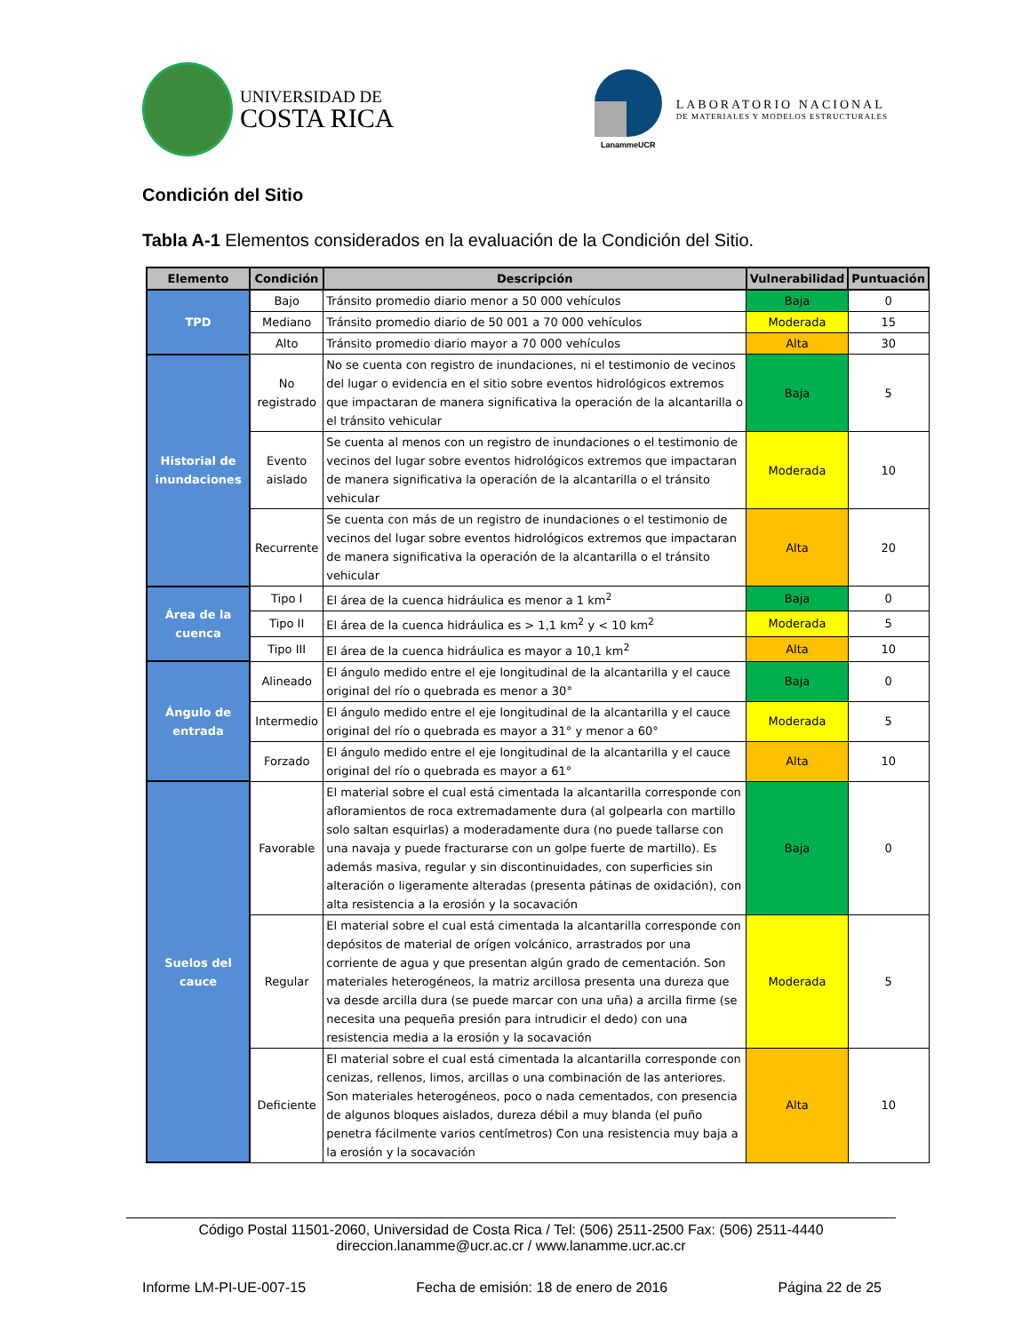UNIVERSIDAD DE
COSTA RICA
LanammeUCR
LABORATORIO NACIONAL
DE MATERIALES Y MODELOS ESTRUCTURALES
Condición del Sitio
Tabla A-1 Elementos considerados en la evaluación de la Condición del Sitio.
| Elemento | Condición | Descripción | Vulnerabilidad | Puntuación |
| --- | --- | --- | --- | --- |
| TPD | Bajo | Tránsito promedio diario menor a 50 000 vehículos | Baja | 0 |
| | Mediano | Tránsito promedio diario de 50 001 a 70 000 vehículos | Moderada | 15 |
| | Alto | Tránsito promedio diario mayor a 70 000 vehículos | Alta | 30 |
| Historial de inundaciones | No registrado | No se cuenta con registro de inundaciones, ni el testimonio de vecinos del lugar o evidencia en el sitio sobre eventos hidrológicos extremos que impactaran de manera significativa la operación de la alcantarilla o el tránsito vehicular | Baja | 5 |
| | Evento aislado | Se cuenta al menos con un registro de inundaciones o el testimonio de vecinos del lugar sobre eventos hidrológicos extremos que impactaran de manera significativa la operación de la alcantarilla o el tránsito vehicular | Moderada | 10 |
| | Recurrente | Se cuenta con más de un registro de inundaciones o el testimonio de vecinos del lugar sobre eventos hidrológicos extremos que impactaran de manera significativa la operación de la alcantarilla o el tránsito vehicular | Alta | 20 |
| Área de la cuenca | Tipo I | El área de la cuenca hidráulica es menor a 1 km<sup>2</sup> | Baja | 0 |
| | Tipo II | El área de la cuenca hidráulica es > 1,1 km<sup>2</sup> y < 10 km<sup>2</sup> | Moderada | 5 |
| | Tipo III | El área de la cuenca hidráulica es mayor a 10,1 km<sup>2</sup> | Alta | 10 |
| Ángulo de entrada | Alineado | El ángulo medido entre el eje longitudinal de la alcantarilla y el cauce original del río o quebrada es menor a 30° | Baja | 0 |
| | Intermedio | El ángulo medido entre el eje longitudinal de la alcantarilla y el cauce original del río o quebrada es mayor a 31° y menor a 60° | Moderada | 5 |
| | Forzado | El ángulo medido entre el eje longitudinal de la alcantarilla y el cauce original del río o quebrada es mayor a 61° | Alta | 10 |
| Suelos del cauce | Favorable | El material sobre el cual está cimentada la alcantarilla corresponde con afloramientos de roca extremadamente dura (al golpearla con martillo solo saltan esquirlas) a moderadamente dura (no puede tallarse con una navaja y puede fracturarse con un golpe fuerte de martillo). Es además masiva, regular y sin discontinuidades, con superficies sin alteración o ligeramente alteradas (presenta pátinas de oxidación), con alta resistencia a la erosión y la socavación | Baja | 0 |
| | Regular | El material sobre el cual está cimentada la alcantarilla corresponde con depósitos de material de orígen volcánico, arrastrados por una corriente de agua y que presentan algún grado de cementación. Son materiales heterogéneos, la matriz arcillosa presenta una dureza que va desde arcilla dura (se puede marcar con una uña) a arcilla firme (se necesita una pequeña presión para intrudicir el dedo) con una resistencia media a la erosión y la socavación | Moderada | 5 |
| | Deficiente | El material sobre el cual está cimentada la alcantarilla corresponde con cenizas, rellenos, limos, arcillas o una combinación de las anteriores. Son materiales heterogéneos, poco o nada cementados, con presencia de algunos bloques aislados, dureza débil a muy blanda (el puño penetra fácilmente varios centímetros) Con una resistencia muy baja a la erosión y la socavación | Alta | 10 |
Código Postal 11501-2060, Universidad de Costa Rica / Tel: (506) 2511-2500 Fax: (506) 2511-4440
direccion.lanamme@ucr.ac.cr / www.lanamme.ucr.ac.cr
Informe LM-PI-UE-007-15 Fecha de emisión: 18 de enero de 2016 Página 22 de 25